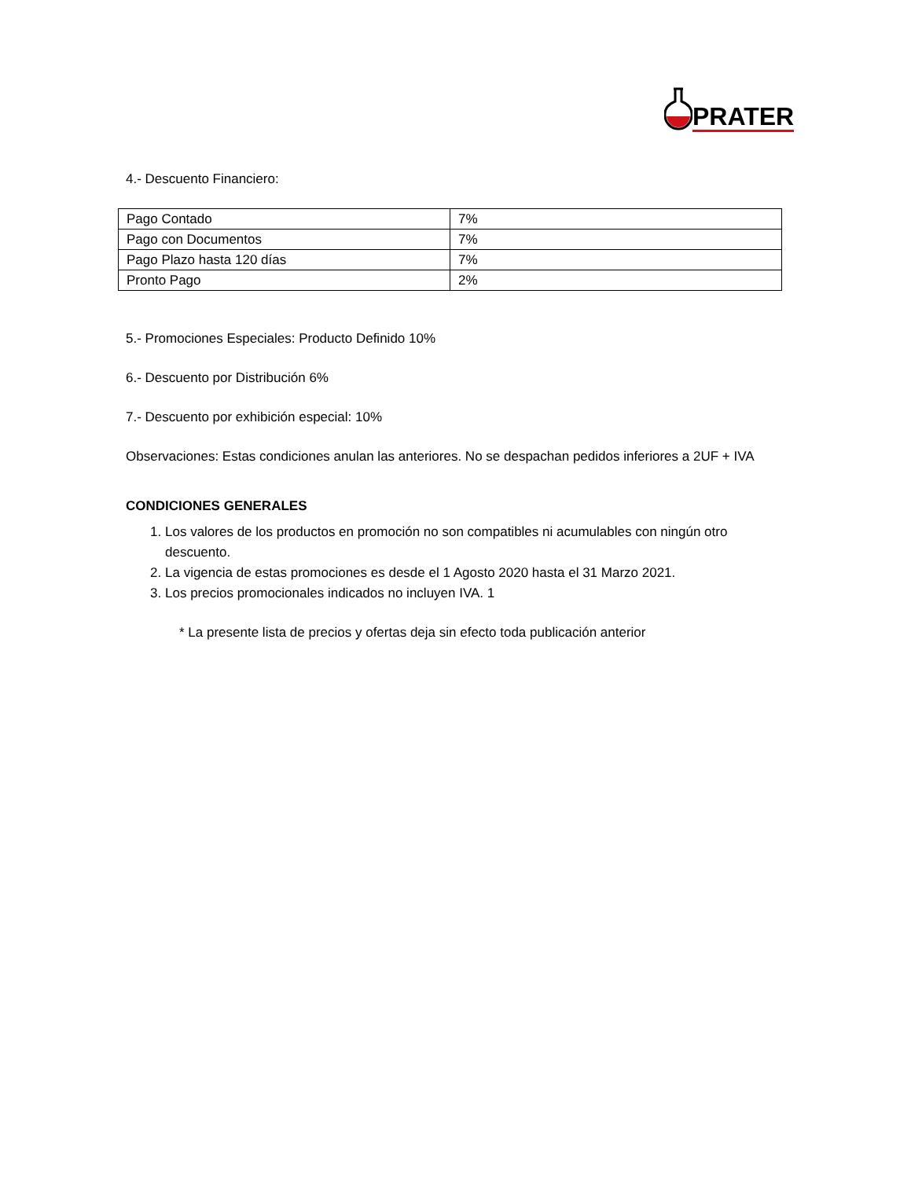PRATER
4.- Descuento Financiero:
| Pago Contado | 7% |
| Pago con Documentos | 7% |
| Pago Plazo hasta 120 días | 7% |
| Pronto Pago | 2% |
5.- Promociones Especiales: Producto Definido 10%
6.- Descuento por Distribución 6%
7.- Descuento por exhibición especial: 10%
Observaciones: Estas condiciones anulan las anteriores. No se despachan pedidos inferiores a 2UF + IVA
CONDICIONES GENERALES
1. Los valores de los productos en promoción no son compatibles ni acumulables con ningún otro descuento.
2. La vigencia de estas promociones es desde el 1 Agosto 2020 hasta el 31 Marzo 2021.
3. Los precios promocionales indicados no incluyen IVA. 1
* La presente lista de precios y ofertas deja sin efecto toda publicación anterior